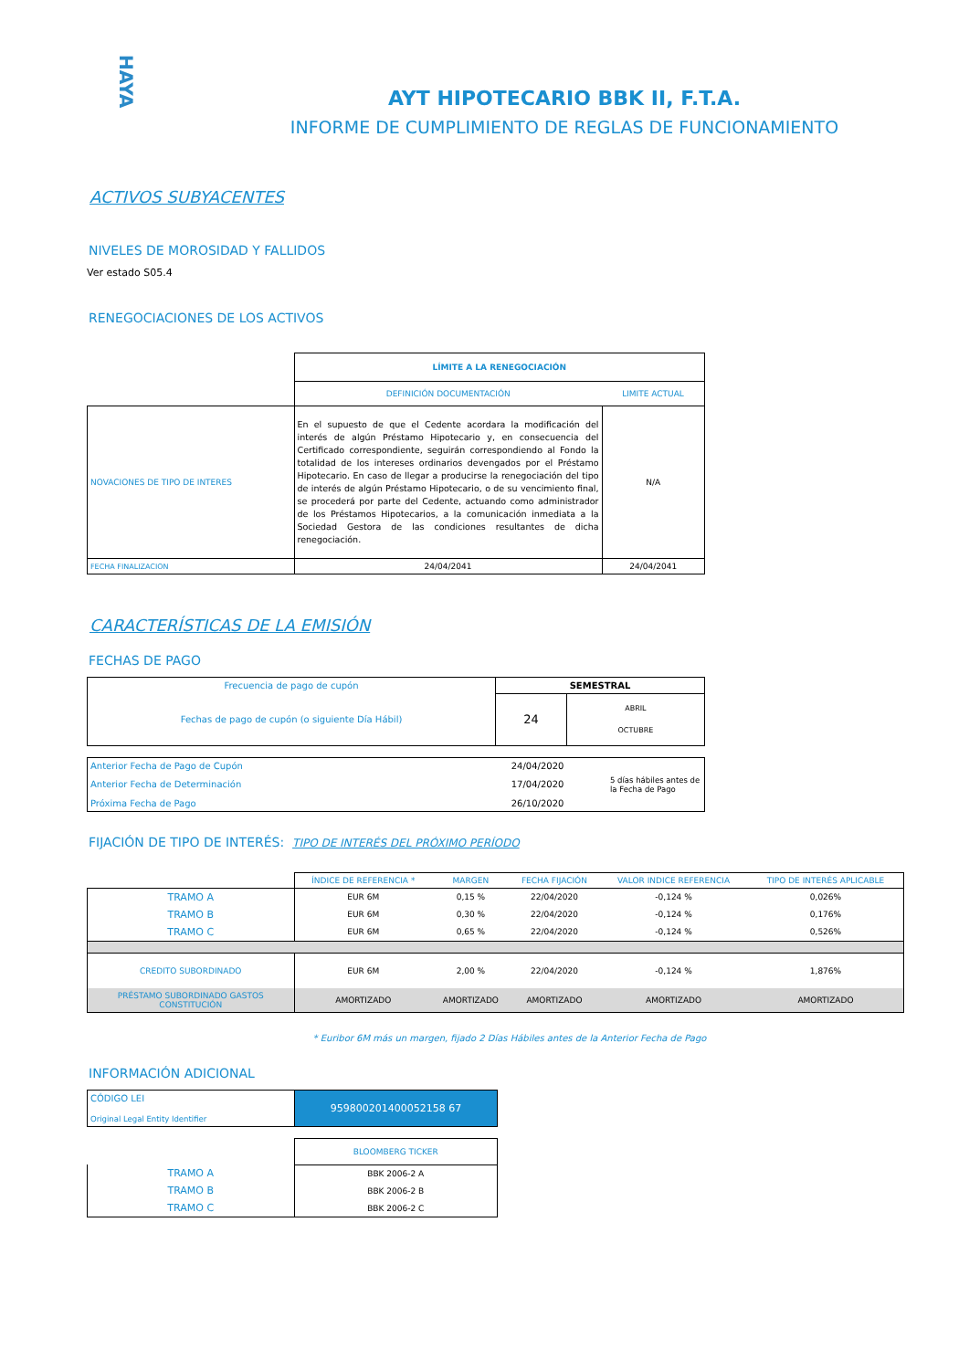HAYA
AYT HIPOTECARIO BBK II, F.T.A.
INFORME DE CUMPLIMIENTO DE REGLAS DE FUNCIONAMIENTO
ACTIVOS SUBYACENTES
NIVELES DE MOROSIDAD Y FALLIDOS
Ver estado S05.4
RENEGOCIACIONES DE LOS ACTIVOS
| | LÍMITE A LA RENEGOCIACIÓN | |
| | DEFINICIÓN DOCUMENTACIÓN | LIMITE ACTUAL |
| NOVACIONES DE TIPO DE INTERES | En el supuesto de que el Cedente acordara la modificación del interés de algún Préstamo Hipotecario y, en consecuencia del Certificado correspondiente, seguirán correspondiendo al Fondo la totalidad de los intereses ordinarios devengados por el Préstamo Hipotecario. En caso de llegar a producirse la renegociación del tipo de interés de algún Préstamo Hipotecario, o de su vencimiento final, se procederá por parte del Cedente, actuando como administrador de los Préstamos Hipotecarios, a la comunicación inmediata a la Sociedad Gestora de las condiciones resultantes de dicha renegociación. | N/A |
| FECHA FINALIZACION | 24/04/2041 | 24/04/2041 |
CARACTERÍSTICAS DE LA EMISIÓN
FECHAS DE PAGO
| Frecuencia de pago de cupón | SEMESTRAL | |
| Fechas de pago de cupón (o siguiente Día Hábil) | 24 | ABRIL OCTUBRE |
| Anterior Fecha de Pago de Cupón | 24/04/2020 | 5 días hábiles antes de la Fecha de Pago |
| Anterior Fecha de Determinación | 17/04/2020 | |
| Próxima Fecha de Pago | 26/10/2020 | |
FIJACIÓN DE TIPO DE INTERÉS: TIPO DE INTERÉS DEL PRÓXIMO PERÍODO
| | ÍNDICE DE REFERENCIA * | MARGEN | FECHA FIJACIÓN | VALOR INDICE REFERENCIA | TIPO DE INTERÉS APLICABLE |
| TRAMO A | EUR 6M | 0,15 % | 22/04/2020 | -0,124 % | 0,026% |
| TRAMO B | EUR 6M | 0,30 % | 22/04/2020 | -0,124 % | 0,176% |
| TRAMO C | EUR 6M | 0,65 % | 22/04/2020 | -0,124 % | 0,526% |
| CREDITO SUBORDINADO | EUR 6M | 2,00 % | 22/04/2020 | -0,124 % | 1,876% |
| PRÉSTAMO SUBORDINADO GASTOS CONSTITUCIÓN | AMORTIZADO | AMORTIZADO | AMORTIZADO | AMORTIZADO | AMORTIZADO |
* Euribor 6M más un margen, fijado 2 Días Hábiles antes de la Anterior Fecha de Pago
INFORMACIÓN ADICIONAL
| CÓDIGO LEI Original Legal Entity Identifier | 959800201400052158 67 |
| | BLOOMBERG TICKER |
| TRAMO A | BBK 2006-2 A |
| TRAMO B | BBK 2006-2 B |
| TRAMO C | BBK 2006-2 C |